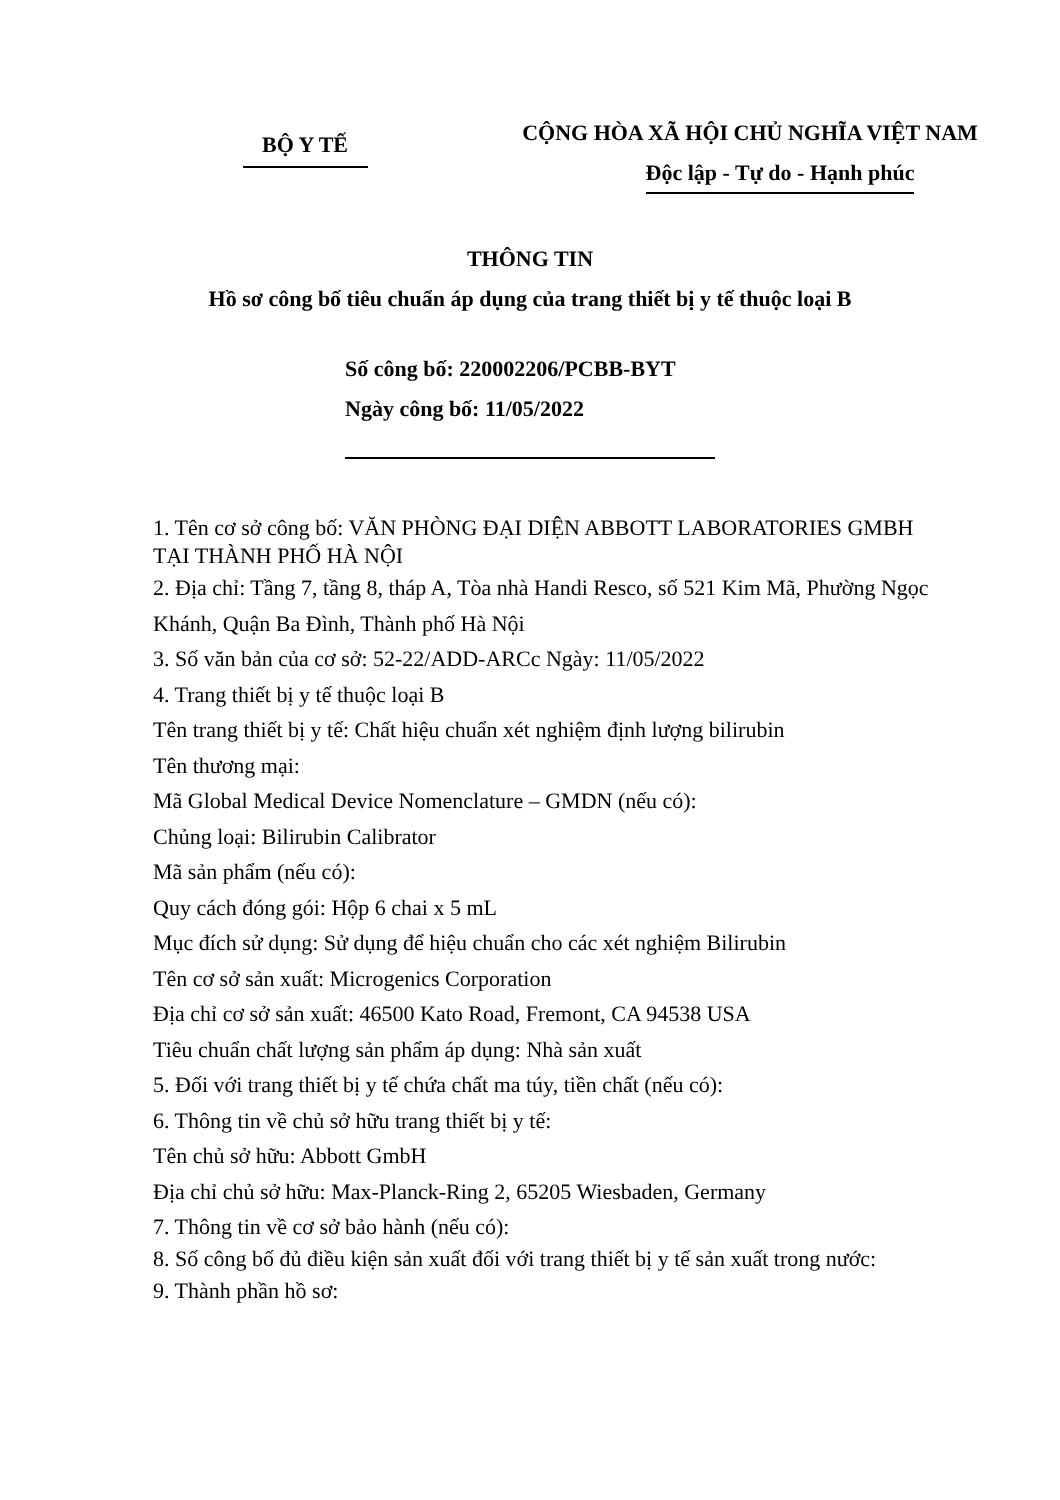BỘ Y TẾ
CỘNG HÒA XÃ HỘI CHỦ NGHĨA VIỆT NAM
Độc lập - Tự do - Hạnh phúc
THÔNG TIN
Hồ sơ công bố tiêu chuẩn áp dụng của trang thiết bị y tế thuộc loại B
Số công bố: 220002206/PCBB-BYT
Ngày công bố: 11/05/2022
1. Tên cơ sở công bố: VĂN PHÒNG ĐẠI DIỆN ABBOTT LABORATORIES GMBH TẠI THÀNH PHỐ HÀ NỘI
2. Địa chỉ: Tầng 7, tầng 8, tháp A, Tòa nhà Handi Resco, số 521 Kim Mã, Phường Ngọc Khánh, Quận Ba Đình, Thành phố Hà Nội
3. Số văn bản của cơ sở: 52-22/ADD-ARCc Ngày: 11/05/2022
4. Trang thiết bị y tế thuộc loại B
Tên trang thiết bị y tế: Chất hiệu chuẩn xét nghiệm định lượng bilirubin
Tên thương mại:
Mã Global Medical Device Nomenclature – GMDN (nếu có):
Chủng loại: Bilirubin Calibrator
Mã sản phẩm (nếu có):
Quy cách đóng gói: Hộp 6 chai x 5 mL
Mục đích sử dụng: Sử dụng để hiệu chuẩn cho các xét nghiệm Bilirubin
Tên cơ sở sản xuất: Microgenics Corporation
Địa chỉ cơ sở sản xuất: 46500 Kato Road, Fremont, CA 94538 USA
Tiêu chuẩn chất lượng sản phẩm áp dụng: Nhà sản xuất
5. Đối với trang thiết bị y tế chứa chất ma túy, tiền chất (nếu có):
6. Thông tin về chủ sở hữu trang thiết bị y tế:
Tên chủ sở hữu: Abbott GmbH
Địa chỉ chủ sở hữu: Max-Planck-Ring 2, 65205 Wiesbaden, Germany
7. Thông tin về cơ sở bảo hành (nếu có):
8. Số công bố đủ điều kiện sản xuất đối với trang thiết bị y tế sản xuất trong nước:
9. Thành phần hồ sơ: